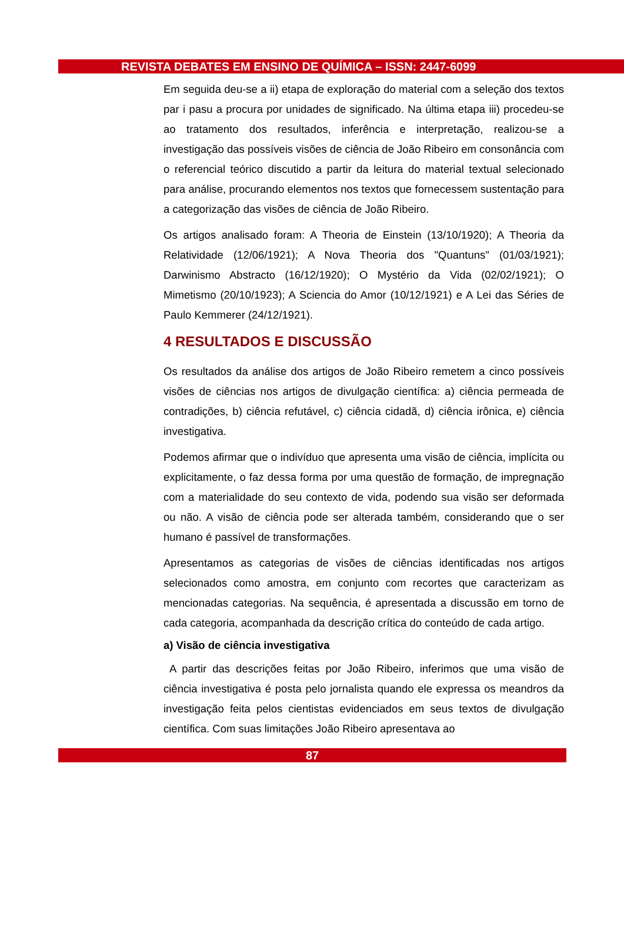REVISTA DEBATES EM ENSINO DE QUÍMICA – ISSN: 2447-6099
Em seguida deu-se a ii) etapa de exploração do material com a seleção dos textos par i pasu a procura por unidades de significado. Na última etapa iii) procedeu-se ao tratamento dos resultados, inferência e interpretação, realizou-se a investigação das possíveis visões de ciência de João Ribeiro em consonância com o referencial teórico discutido a partir da leitura do material textual selecionado para análise, procurando elementos nos textos que fornecessem sustentação para a categorização das visões de ciência de João Ribeiro.
Os artigos analisado foram: A Theoria de Einstein (13/10/1920); A Theoria da Relatividade (12/06/1921); A Nova Theoria dos "Quantuns" (01/03/1921); Darwinismo Abstracto (16/12/1920); O Mystério da Vida (02/02/1921); O Mimetismo (20/10/1923); A Sciencia do Amor (10/12/1921) e A Lei das Séries de Paulo Kemmerer (24/12/1921).
4 RESULTADOS E DISCUSSÃO
Os resultados da análise dos artigos de João Ribeiro remetem a cinco possíveis visões de ciências nos artigos de divulgação científica: a) ciência permeada de contradições, b) ciência refutável, c) ciência cidadã, d) ciência irônica, e) ciência investigativa.
Podemos afirmar que o indivíduo que apresenta uma visão de ciência, implícita ou explicitamente, o faz dessa forma por uma questão de formação, de impregnação com a materialidade do seu contexto de vida, podendo sua visão ser deformada ou não. A visão de ciência pode ser alterada também, considerando que o ser humano é passível de transformações.
Apresentamos as categorias de visões de ciências identificadas nos artigos selecionados como amostra, em conjunto com recortes que caracterizam as mencionadas categorias. Na sequência, é apresentada a discussão em torno de cada categoria, acompanhada da descrição crítica do conteúdo de cada artigo.
a) Visão de ciência investigativa
A partir das descrições feitas por João Ribeiro, inferimos que uma visão de ciência investigativa é posta pelo jornalista quando ele expressa os meandros da investigação feita pelos cientistas evidenciados em seus textos de divulgação científica. Com suas limitações João Ribeiro apresentava ao
87